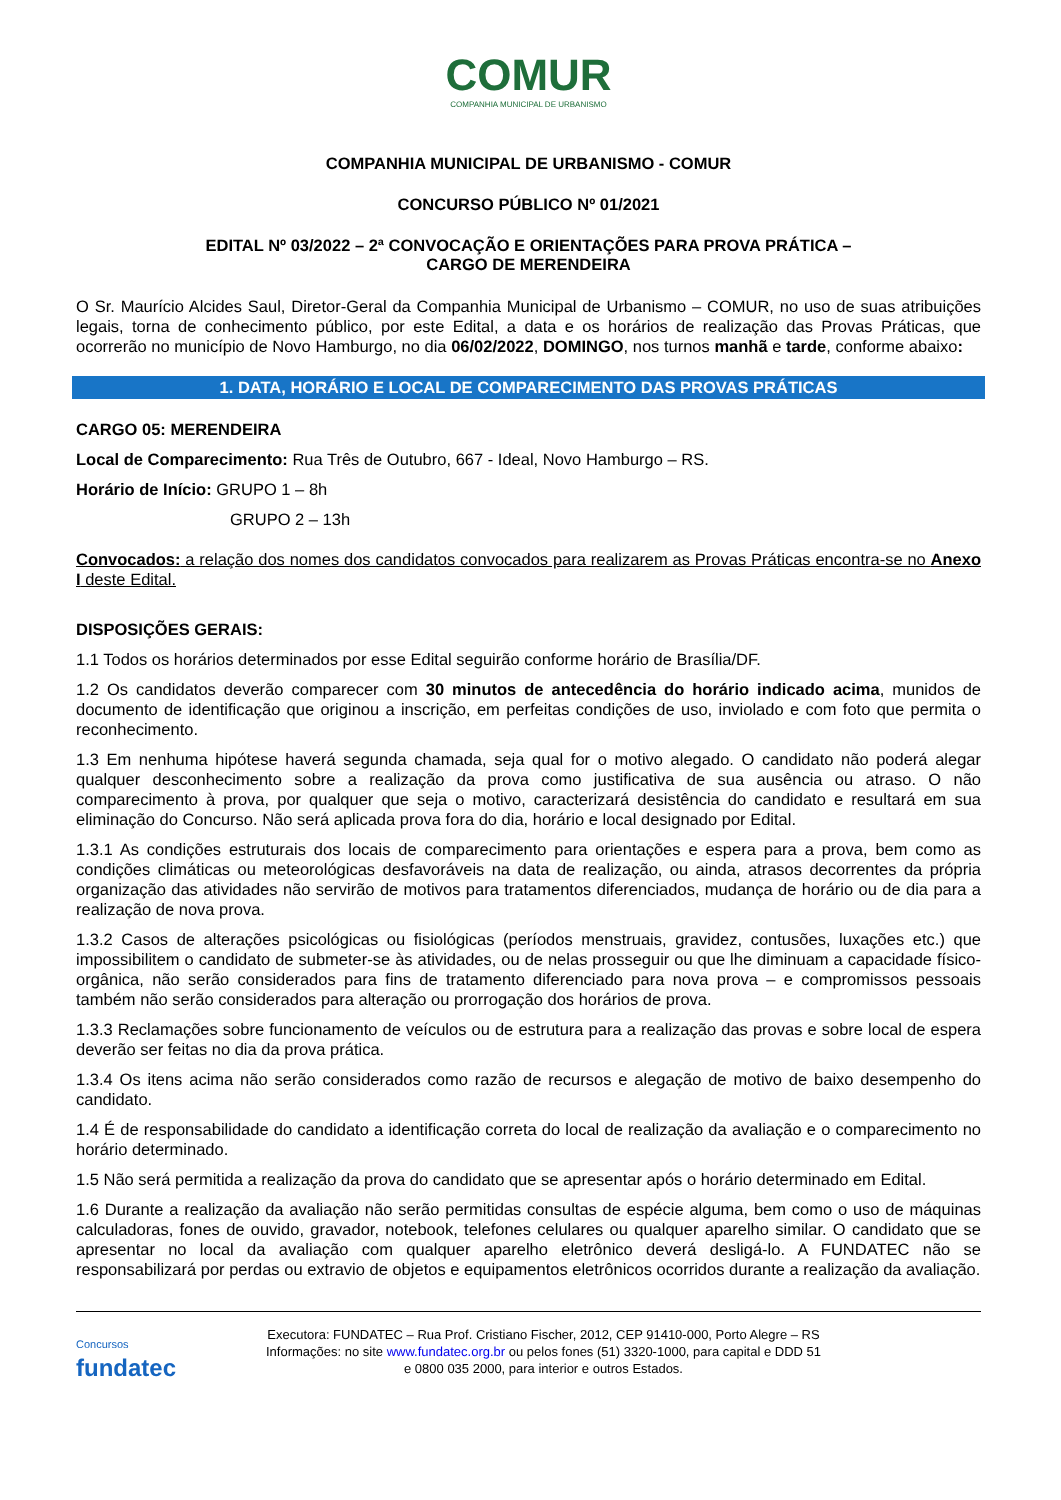COMUR
COMPANHIA MUNICIPAL DE URBANISMO
COMPANHIA MUNICIPAL DE URBANISMO - COMUR
CONCURSO PÚBLICO Nº 01/2021
EDITAL Nº 03/2022 – 2ª CONVOCAÇÃO E ORIENTAÇÕES PARA PROVA PRÁTICA –
CARGO DE MERENDEIRA
O Sr. Maurício Alcides Saul, Diretor-Geral da Companhia Municipal de Urbanismo – COMUR, no uso de suas atribuições legais, torna de conhecimento público, por este Edital, a data e os horários de realização das Provas Práticas, que ocorrerão no município de Novo Hamburgo, no dia 06/02/2022, DOMINGO, nos turnos manhã e tarde, conforme abaixo:
1. DATA, HORÁRIO E LOCAL DE COMPARECIMENTO DAS PROVAS PRÁTICAS
CARGO 05: MERENDEIRA
Local de Comparecimento: Rua Três de Outubro, 667 - Ideal, Novo Hamburgo – RS.
Horário de Início: GRUPO 1 – 8h
GRUPO 2 – 13h
Convocados: a relação dos nomes dos candidatos convocados para realizarem as Provas Práticas encontra-se no Anexo I deste Edital.
DISPOSIÇÕES GERAIS:
1.1 Todos os horários determinados por esse Edital seguirão conforme horário de Brasília/DF.
1.2 Os candidatos deverão comparecer com 30 minutos de antecedência do horário indicado acima, munidos de documento de identificação que originou a inscrição, em perfeitas condições de uso, inviolado e com foto que permita o reconhecimento.
1.3 Em nenhuma hipótese haverá segunda chamada, seja qual for o motivo alegado. O candidato não poderá alegar qualquer desconhecimento sobre a realização da prova como justificativa de sua ausência ou atraso. O não comparecimento à prova, por qualquer que seja o motivo, caracterizará desistência do candidato e resultará em sua eliminação do Concurso. Não será aplicada prova fora do dia, horário e local designado por Edital.
1.3.1 As condições estruturais dos locais de comparecimento para orientações e espera para a prova, bem como as condições climáticas ou meteorológicas desfavoráveis na data de realização, ou ainda, atrasos decorrentes da própria organização das atividades não servirão de motivos para tratamentos diferenciados, mudança de horário ou de dia para a realização de nova prova.
1.3.2 Casos de alterações psicológicas ou fisiológicas (períodos menstruais, gravidez, contusões, luxações etc.) que impossibilitem o candidato de submeter-se às atividades, ou de nelas prosseguir ou que lhe diminuam a capacidade físico-orgânica, não serão considerados para fins de tratamento diferenciado para nova prova – e compromissos pessoais também não serão considerados para alteração ou prorrogação dos horários de prova.
1.3.3 Reclamações sobre funcionamento de veículos ou de estrutura para a realização das provas e sobre local de espera deverão ser feitas no dia da prova prática.
1.3.4 Os itens acima não serão considerados como razão de recursos e alegação de motivo de baixo desempenho do candidato.
1.4 É de responsabilidade do candidato a identificação correta do local de realização da avaliação e o comparecimento no horário determinado.
1.5 Não será permitida a realização da prova do candidato que se apresentar após o horário determinado em Edital.
1.6 Durante a realização da avaliação não serão permitidas consultas de espécie alguma, bem como o uso de máquinas calculadoras, fones de ouvido, gravador, notebook, telefones celulares ou qualquer aparelho similar. O candidato que se apresentar no local da avaliação com qualquer aparelho eletrônico deverá desligá-lo. A FUNDATEC não se responsabilizará por perdas ou extravio de objetos e equipamentos eletrônicos ocorridos durante a realização da avaliação.
Concursos
fundatec
Executora: FUNDATEC – Rua Prof. Cristiano Fischer, 2012, CEP 91410-000, Porto Alegre – RS
Informações: no site www.fundatec.org.br ou pelos fones (51) 3320-1000, para capital e DDD 51
e 0800 035 2000, para interior e outros Estados.